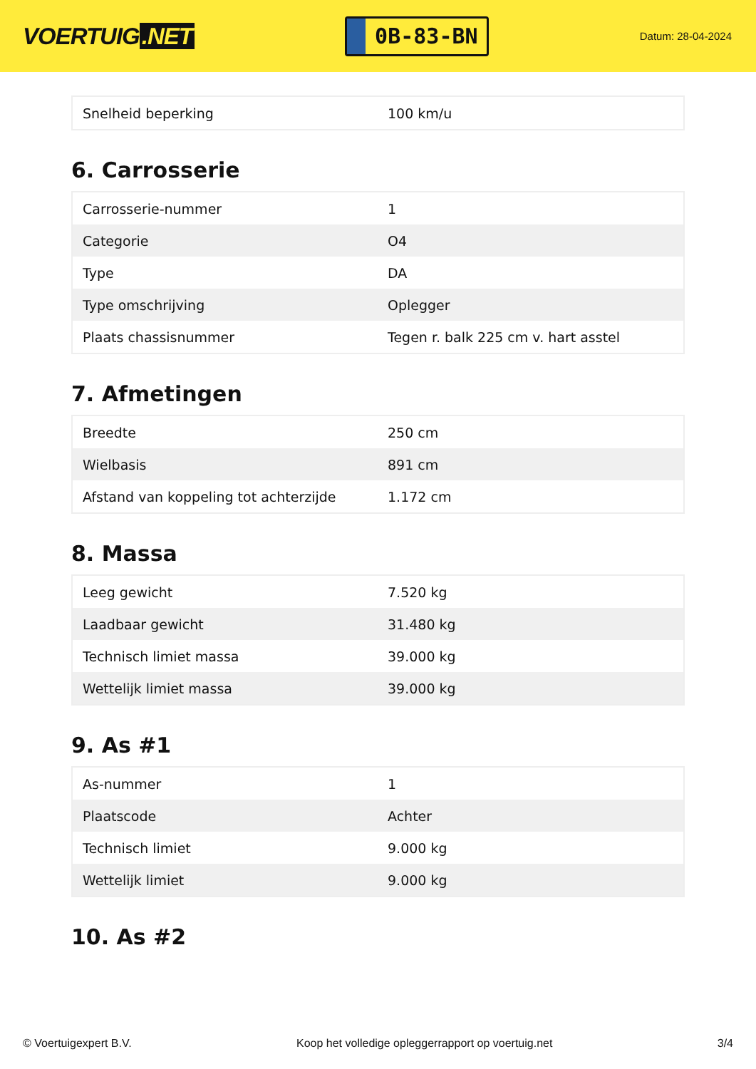VOERTUIG.NET
0B-83-BN
Datum: 28-04-2024
| Snelheid beperking | 100 km/u |
6. Carrosserie
| Carrosserie-nummer | 1 |
| Categorie | O4 |
| Type | DA |
| Type omschrijving | Oplegger |
| Plaats chassisnummer | Tegen r. balk 225 cm v. hart asstel |
7. Afmetingen
| Breedte | 250 cm |
| Wielbasis | 891 cm |
| Afstand van koppeling tot achterzijde | 1.172 cm |
8. Massa
| Leeg gewicht | 7.520 kg |
| Laadbaar gewicht | 31.480 kg |
| Technisch limiet massa | 39.000 kg |
| Wettelijk limiet massa | 39.000 kg |
9. As #1
| As-nummer | 1 |
| Plaatscode | Achter |
| Technisch limiet | 9.000 kg |
| Wettelijk limiet | 9.000 kg |
10. As #2
© Voertuigexpert B.V. Koop het volledige opleggerrapport op voertuig.net 3/4